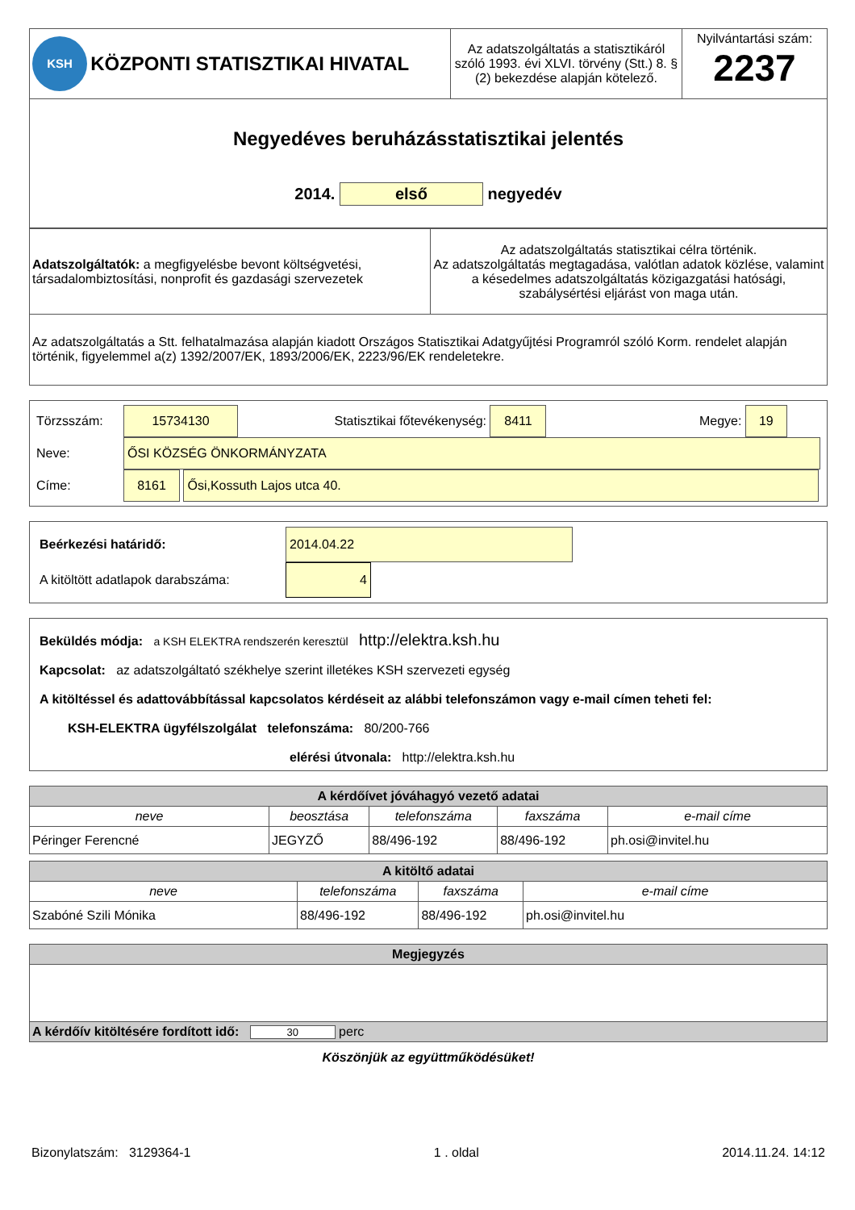| KSH KÖZPONTI STATISZTIKAI HIVATAL | Az adatszolgáltatás a statisztikáról szóló 1993. évi XLVI. törvény (Stt.) 8. § (2) bekezdése alapján kötelező. | Nyilvántartási szám: 2237 |
Negyedéves beruházásstatisztikai jelentés
2014. első negyedév
| Adatszolgáltatók: a megfigyelésbe bevont költségvetési, társadalombiztosítási, nonprofit és gazdasági szervezetek | Az adatszolgáltatás statisztikai célra történik. Az adatszolgáltatás megtagadása, valótlan adatok közlése, valamint a késedelmes adatszolgáltatás közigazgatási hatósági, szabálysértési eljárást von maga után. |
Az adatszolgáltatás a Stt. felhatalmazása alapján kiadott Országos Statisztikai Adatgyűjtési Programról szóló Korm. rendelet alapján történik, figyelemmel a(z) 1392/2007/EK, 1893/2006/EK, 2223/96/EK rendeletekre.
Törzsszám: 15734130 Statisztikai főtevékenység: 8411 Megye: 19
Neve: ŐSI KÖZSÉG ÖNKORMÁNYZATA
Címe: 8161 Ősi,Kossuth Lajos utca 40.
Beérkezési határidő: 2014.04.22
A kitöltött adatlapok darabszáma: 4
Beküldés módja: a KSH ELEKTRA rendszerén keresztül http://elektra.ksh.hu
Kapcsolat: az adatszolgáltató székhelye szerint illetékes KSH szervezeti egység
A kitöltéssel és adattovábbítással kapcsolatos kérdéseit az alábbi telefonszámon vagy e-mail címen teheti fel:
KSH-ELEKTRA ügyfélszolgálat telefonszáma: 80/200-766
elérési útvonala: http://elektra.ksh.hu
| A kérdőívet jóváhagyó vezető adatai | | | | |
| neve | beosztása | telefonszáma | faxszáma | e-mail címe |
| Péringer Ferencné | JEGYZŐ | 88/496-192 | 88/496-192 | ph.osi@invitel.hu |
| A kitöltő adatai | | | |
| neve | telefonszáma | faxszáma | e-mail címe |
| Szabóné Szili Mónika | 88/496-192 | 88/496-192 | ph.osi@invitel.hu |
| Megjegyzés |
| A kérdőív kitöltésére fordított idő: 30 perc |
Köszönjük az együttműködésüket!
Bizonylatszám: 3129364-1 1 . oldal 2014.11.24. 14:12